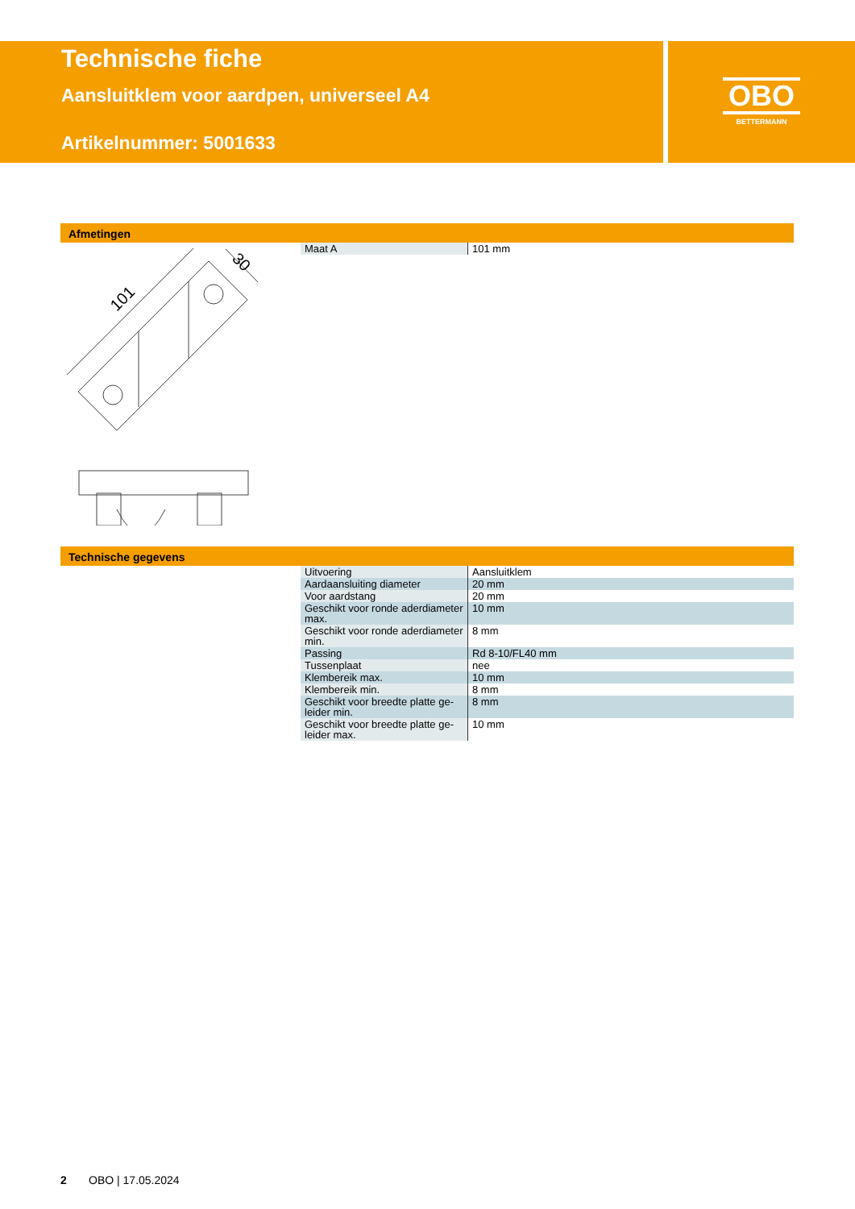Technische fiche
Aansluitklem voor aardpen, universeel A4
Artikelnummer: 5001633
OBO
BETTERMANN
Afmetingen
| Maat A | 101 mm |
101
30
Technische gegevens
| Uitvoering | Aansluitklem |
| Aardaansluiting diameter | 20 mm |
| Voor aardstang | 20 mm |
| Geschikt voor ronde aderdiameter max. | 10 mm |
| Geschikt voor ronde aderdiameter min. | 8 mm |
| Passing | Rd 8-10/FL40 mm |
| Tussenplaat | nee |
| Klembereik max. | 10 mm |
| Klembereik min. | 8 mm |
| Geschikt voor breedte platte ge-leider min. | 8 mm |
| Geschikt voor breedte platte ge-leider max. | 10 mm |
2 OBO | 17.05.2024